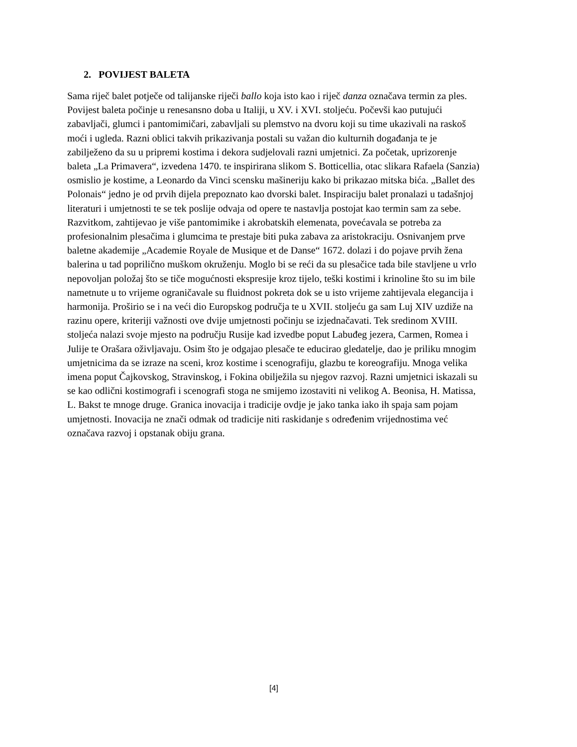2. POVIJEST BALETA
Sama riječ balet potječe od talijanske riječi ballo koja isto kao i riječ danza označava termin za ples. Povijest baleta počinje u renesansno doba u Italiji, u XV. i XVI. stoljeću. Počevši kao putujući zabavljači, glumci i pantomimičari, zabavljali su plemstvo na dvoru koji su time ukazivali na raskoš moći i ugleda. Razni oblici takvih prikazivanja postali su važan dio kulturnih događanja te je zabilježeno da su u pripremi kostima i dekora sudjelovali razni umjetnici. Za početak, uprizorenje baleta „La Primavera“, izvedena 1470. te inspirirana slikom S. Botticellia, otac slikara Rafaela (Sanzia) osmislio je kostime, a Leonardo da Vinci scensku mašineriju kako bi prikazao mitska bića. „Ballet des Polonais“ jedno je od prvih dijela prepoznato kao dvorski balet. Inspiraciju balet pronalazi u tadašnjoj literaturi i umjetnosti te se tek poslije odvaja od opere te nastavlja postojat kao termin sam za sebe. Razvitkom, zahtijevao je više pantomimike i akrobatskih elemenata, povećavala se potreba za profesionalnim plesačima i glumcima te prestaje biti puka zabava za aristokraciju. Osnivanjem prve baletne akademije „Academie Royale de Musique et de Danse“ 1672. dolazi i do pojave prvih žena balerina u tad poprilično muškom okruženju. Moglo bi se reći da su plesačice tada bile stavljene u vrlo nepovoljan položaj što se tiče mogućnosti ekspresije kroz tijelo, teški kostimi i krinoline što su im bile nametnute u to vrijeme ograničavale su fluidnost pokreta dok se u isto vrijeme zahtijevala elegancija i harmonija. Proširio se i na veći dio Europskog područja te u XVII. stoljeću ga sam Luj XIV uzdiže na razinu opere, kriteriji važnosti ove dvije umjetnosti počinju se izjednačavati. Tek sredinom XVIII. stoljeća nalazi svoje mjesto na području Rusije kad izvedbe poput Labuđeg jezera, Carmen, Romea i Julije te Orašara oživljavaju. Osim što je odgajao plesače te educirao gledatelje, dao je priliku mnogim umjetnicima da se izraze na sceni, kroz kostime i scenografiju, glazbu te koreografiju. Mnoga velika imena poput Čajkovskog, Stravinskog, i Fokina obilježila su njegov razvoj. Razni umjetnici iskazali su se kao odlični kostimografi i scenografi stoga ne smijemo izostaviti ni velikog A. Beonisa, H. Matissa, L. Bakst te mnoge druge. Granica inovacija i tradicije ovdje je jako tanka iako ih spaja sam pojam umjetnosti. Inovacija ne znači odmak od tradicije niti raskidanje s određenim vrijednostima već označava razvoj i opstanak obiju grana.
[4]